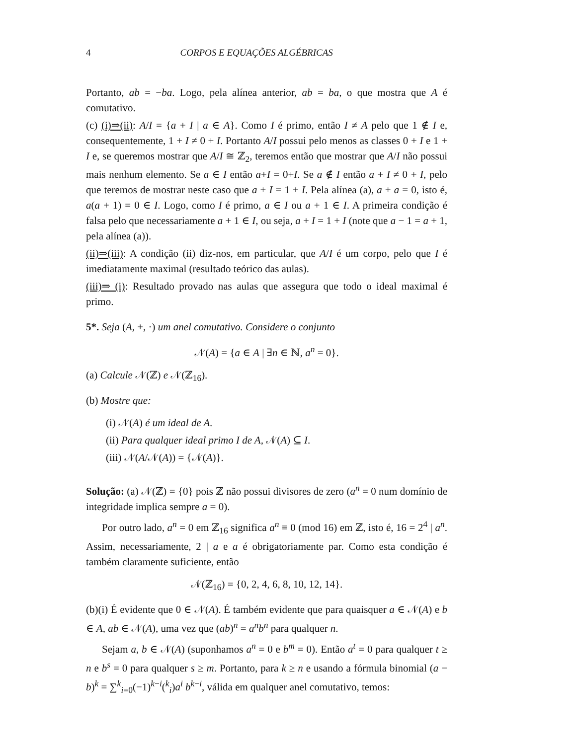4 CORPOS E EQUAÇÕES ALGÉBRICAS
Portanto, ab = −ba. Logo, pela alínea anterior, ab = ba, o que mostra que A é comutativo.
(c) (i)⇒(ii): A/I = {a + I | a ∈ A}. Como I é primo, então I ≠ A pelo que 1 ∉ I e, consequentemente, 1 + I ≠ 0 + I. Portanto A/I possui pelo menos as classes 0 + I e 1 + I e, se queremos mostrar que A/I ≅ ℤ<sub>2</sub>, teremos então que mostrar que A/I não possui mais nenhum elemento. Se a ∈ I então a+I = 0+I. Se a ∉ I então a + I ≠ 0 + I, pelo que teremos de mostrar neste caso que a + I = 1 + I. Pela alínea (a), a + a = 0, isto é, a(a + 1) = 0 ∈ I. Logo, como I é primo, a ∈ I ou a + 1 ∈ I. A primeira condição é falsa pelo que necessariamente a + 1 ∈ I, ou seja, a + I = 1 + I (note que a − 1 = a + 1, pela alínea (a)).
(ii)⇒(iii): A condição (ii) diz-nos, em particular, que A/I é um corpo, pelo que I é imediatamente maximal (resultado teórico das aulas).
(iii)⇒ (i): Resultado provado nas aulas que assegura que todo o ideal maximal é primo.
5*. Seja (A, +, ·) um anel comutativo. Considere o conjunto
𝒩(A) = {a ∈ A | ∃n ∈ ℕ, a<sup>n</sup> = 0}.
(a) Calcule 𝒩(ℤ) e 𝒩(ℤ<sub>16</sub>).
(b) Mostre que:
(i) 𝒩(A) é um ideal de A.
(ii) Para qualquer ideal primo I de A, 𝒩(A) ⊆ I.
(iii) 𝒩(A/𝒩(A)) = {𝒩(A)}.
Solução: (a) 𝒩(ℤ) = {0} pois ℤ não possui divisores de zero (a<sup>n</sup> = 0 num domínio de integridade implica sempre a = 0).
Por outro lado, a<sup>n</sup> = 0 em ℤ<sub>16</sub> significa a<sup>n</sup> ≡ 0 (mod 16) em ℤ, isto é, 16 = 2<sup>4</sup> | a<sup>n</sup>. Assim, necessariamente, 2 | a e a é obrigatoriamente par. Como esta condição é também claramente suficiente, então
𝒩(ℤ<sub>16</sub>) = {0, 2, 4, 6, 8, 10, 12, 14}.
(b)(i) É evidente que 0 ∈ 𝒩(A). É também evidente que para quaisquer a ∈ 𝒩(A) e b ∈ A, ab ∈ 𝒩(A), uma vez que (ab)<sup>n</sup> = a<sup>n</sup>b<sup>n</sup> para qualquer n.
Sejam a, b ∈ 𝒩(A) (suponhamos a<sup>n</sup> = 0 e b<sup>m</sup> = 0). Então a<sup>t</sup> = 0 para qualquer t ≥ n e b<sup>s</sup> = 0 para qualquer s ≥ m. Portanto, para k ≥ n e usando a fórmula binomial (a − b)<sup>k</sup> = ∑<sup>k</sup><sub>i=0</sub>(−1)<sup>k−i</sup>(<sup>k</sup><sub>i</sub>)a<sup>i</sup> b<sup>k−i</sup>, válida em qualquer anel comutativo, temos: